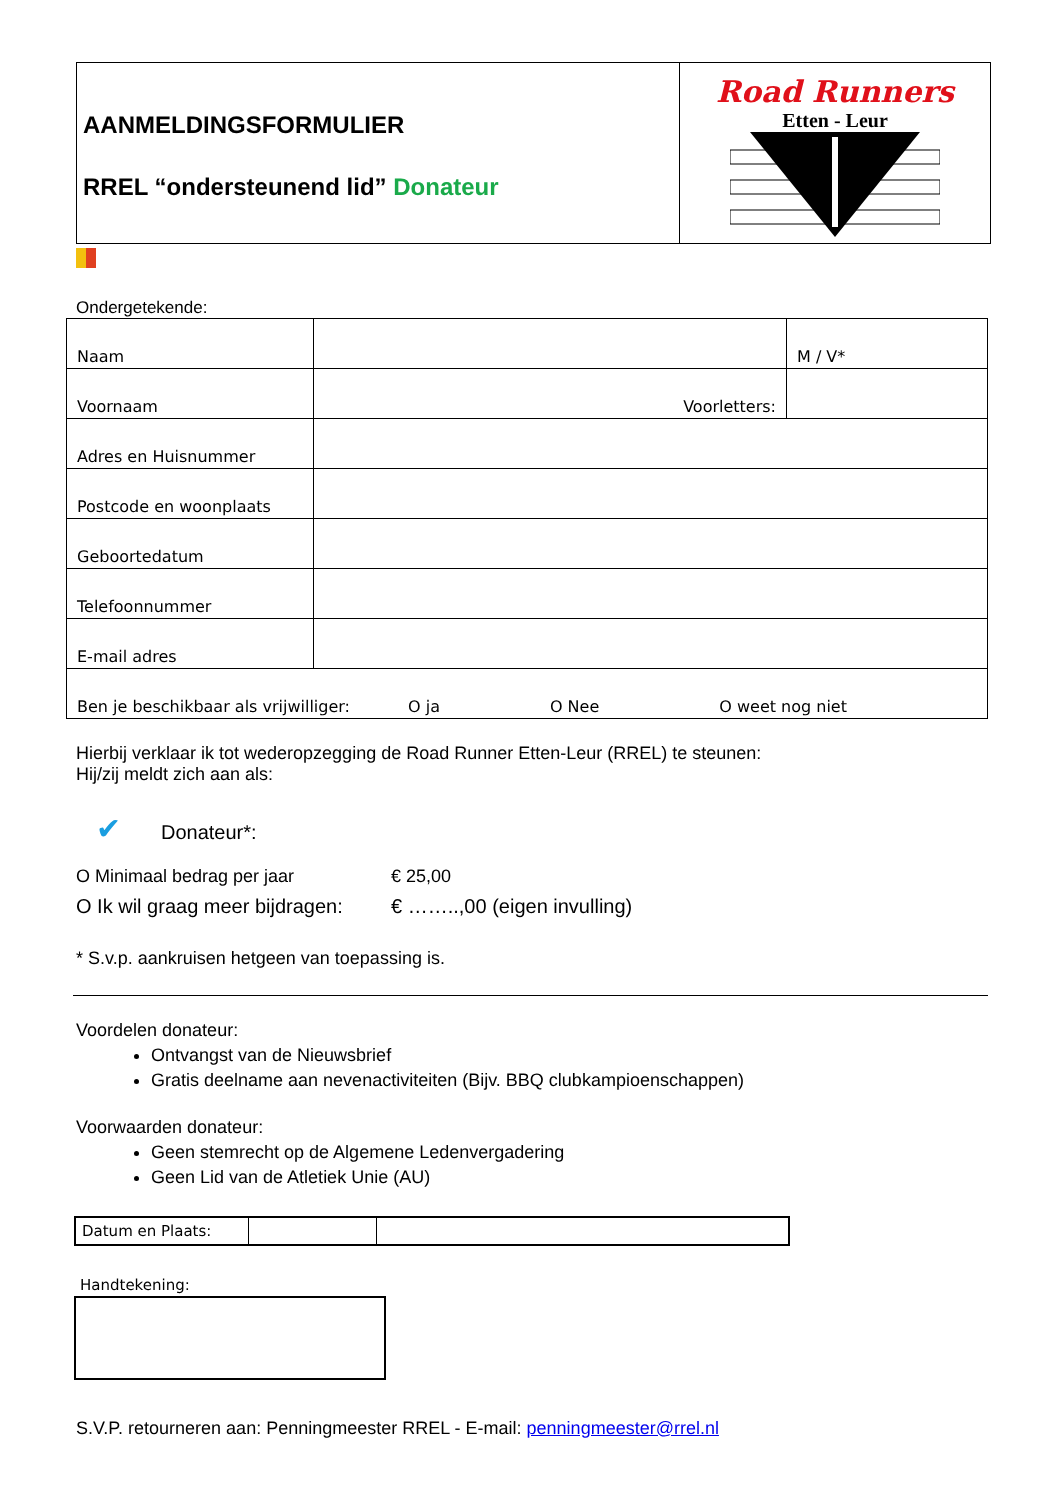| AANMELDINGSFORMULIER RREL “ondersteunend lid” Donateur | Road Runners Etten - Leur |
Ondergetekende:
| Naam | | M / V* |
| Voornaam | Voorletters: | |
| Adres en Huisnummer | | |
| Postcode en woonplaats | | |
| Geboortedatum | | |
| Telefoonnummer | | |
| E-mail adres | | |
| Ben je beschikbaar als vrijwilliger: O ja O Nee O weet nog niet | | |
Hierbij verklaar ik tot wederopzegging de Road Runner Etten-Leur (RREL) te steunen:
Hij/zij meldt zich aan als:
✔ Donateur*:
O Minimaal bedrag per jaar € 25,00
O Ik wil graag meer bijdragen: € ……..,00 (eigen invulling)
* S.v.p. aankruisen hetgeen van toepassing is.
Voordelen donateur:
Ontvangst van de Nieuwsbrief
Gratis deelname aan nevenactiviteiten (Bijv. BBQ clubkampioenschappen)
Voorwaarden donateur:
Geen stemrecht op de Algemene Ledenvergadering
Geen Lid van de Atletiek Unie (AU)
| Datum en Plaats: | | |
Handtekening:
S.V.P. retourneren aan: Penningmeester RREL - E-mail: penningmeester@rrel.nl